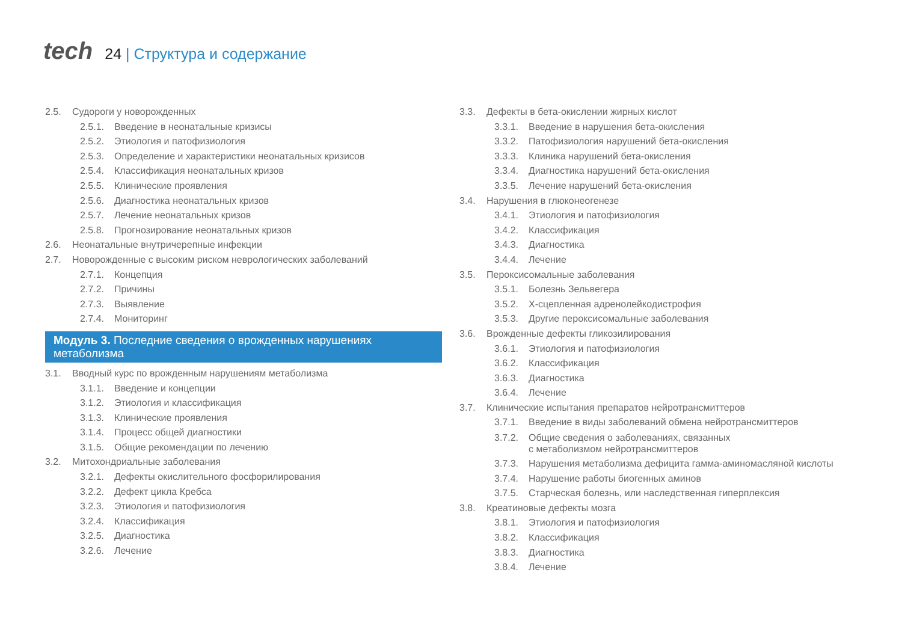tech
24 | Структура и содержание
2.5. Судороги у новорожденных
2.5.1.
Введение в неонатальные кризисы
2.5.2.
Этиология и патофизиология
2.5.3.
Определение и характеристики неонатальных кризисов
2.5.4.
Классификация неонатальных кризов
2.5.5.
Клинические проявления
2.5.6.
Диагностика неонатальных кризов
2.5.7.
Лечение неонатальных кризов
2.5.8.
Прогнозирование неонатальных кризов
2.6. Неонатальные внутричерепные инфекции
2.7. Новорожденные с высоким риском неврологических заболеваний
2.7.1.
Концепция
2.7.2.
Причины
2.7.3.
Выявление
2.7.4.
Мониторинг
Модуль 3. Последние сведения о врожденных нарушениях метаболизма
3.1. Вводный курс по врожденным нарушениям метаболизма
3.1.1.
Введение и концепции
3.1.2.
Этиология и классификация
3.1.3.
Клинические проявления
3.1.4.
Процесс общей диагностики
3.1.5.
Общие рекомендации по лечению
3.2. Митохондриальные заболевания
3.2.1.
Дефекты окислительного фосфорилирования
3.2.2.
Дефект цикла Кребса
3.2.3.
Этиология и патофизиология
3.2.4.
Классификация
3.2.5.
Диагностика
3.2.6.
Лечение
3.3. Дефекты в бета-окислении жирных кислот
3.3.1.
Введение в нарушения бета-окисления
3.3.2.
Патофизиология нарушений бета-окисления
3.3.3.
Клиника нарушений бета-окисления
3.3.4.
Диагностика нарушений бета-окисления
3.3.5.
Лечение нарушений бета-окисления
3.4. Нарушения в глюконеогенезе
3.4.1.
Этиология и патофизиология
3.4.2.
Классификация
3.4.3.
Диагностика
3.4.4.
Лечение
3.5. Пероксисомальные заболевания
3.5.1.
Болезнь Зельвегера
3.5.2.
Х-сцепленная адренолейкодистрофия
3.5.3.
Другие пероксисомальные заболевания
3.6. Врожденные дефекты гликозилирования
3.6.1.
Этиология и патофизиология
3.6.2.
Классификация
3.6.3.
Диагностика
3.6.4.
Лечение
3.7. Клинические испытания препаратов нейротрансмиттеров
3.7.1.
Введение в виды заболеваний обмена нейротрансмиттеров
3.7.2.
Общие сведения о заболеваниях, связанных
с метаболизмом нейротрансмиттеров
3.7.3.
Нарушения метаболизма дефицита гамма-аминомасляной кислоты
3.7.4.
Нарушение работы биогенных аминов
3.7.5.
Старческая болезнь, или наследственная гиперплексия
3.8. Креатиновые дефекты мозга
3.8.1.
Этиология и патофизиология
3.8.2.
Классификация
3.8.3.
Диагностика
3.8.4.
Лечение